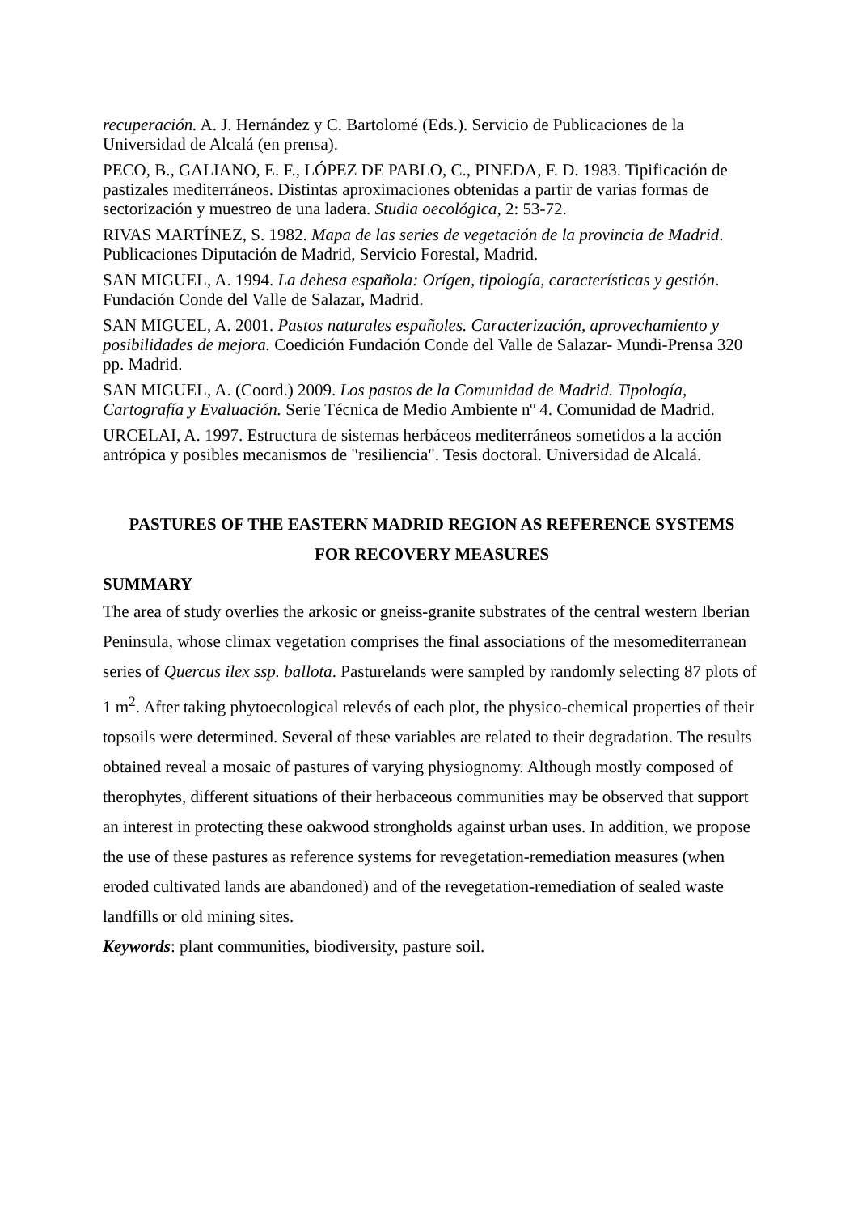recuperación. A. J. Hernández y C. Bartolomé (Eds.). Servicio de Publicaciones de la Universidad de Alcalá (en prensa).
PECO, B., GALIANO, E. F., LÓPEZ DE PABLO, C., PINEDA, F. D. 1983. Tipificación de pastizales mediterráneos. Distintas aproximaciones obtenidas a partir de varias formas de sectorización y muestreo de una ladera. Studia oecológica, 2: 53-72.
RIVAS MARTÍNEZ, S. 1982. Mapa de las series de vegetación de la provincia de Madrid. Publicaciones Diputación de Madrid, Servicio Forestal, Madrid.
SAN MIGUEL, A. 1994. La dehesa española: Orígen, tipología, características y gestión. Fundación Conde del Valle de Salazar, Madrid.
SAN MIGUEL, A. 2001. Pastos naturales españoles. Caracterización, aprovechamiento y posibilidades de mejora. Coedición Fundación Conde del Valle de Salazar- Mundi-Prensa 320 pp. Madrid.
SAN MIGUEL, A. (Coord.) 2009. Los pastos de la Comunidad de Madrid. Tipología, Cartografía y Evaluación. Serie Técnica de Medio Ambiente nº 4. Comunidad de Madrid.
URCELAI, A. 1997. Estructura de sistemas herbáceos mediterráneos sometidos a la acción antrópica y posibles mecanismos de "resiliencia". Tesis doctoral. Universidad de Alcalá.
PASTURES OF THE EASTERN MADRID REGION AS REFERENCE SYSTEMS
FOR RECOVERY MEASURES
SUMMARY
The area of study overlies the arkosic or gneiss-granite substrates of the central western Iberian Peninsula, whose climax vegetation comprises the final associations of the mesomediterranean series of Quercus ilex ssp. ballota. Pasturelands were sampled by randomly selecting 87 plots of 1 m<sup>2</sup>. After taking phytoecological relevés of each plot, the physico-chemical properties of their topsoils were determined. Several of these variables are related to their degradation. The results obtained reveal a mosaic of pastures of varying physiognomy. Although mostly composed of therophytes, different situations of their herbaceous communities may be observed that support an interest in protecting these oakwood strongholds against urban uses. In addition, we propose the use of these pastures as reference systems for revegetation-remediation measures (when eroded cultivated lands are abandoned) and of the revegetation-remediation of sealed waste landfills or old mining sites.
Keywords: plant communities, biodiversity, pasture soil.